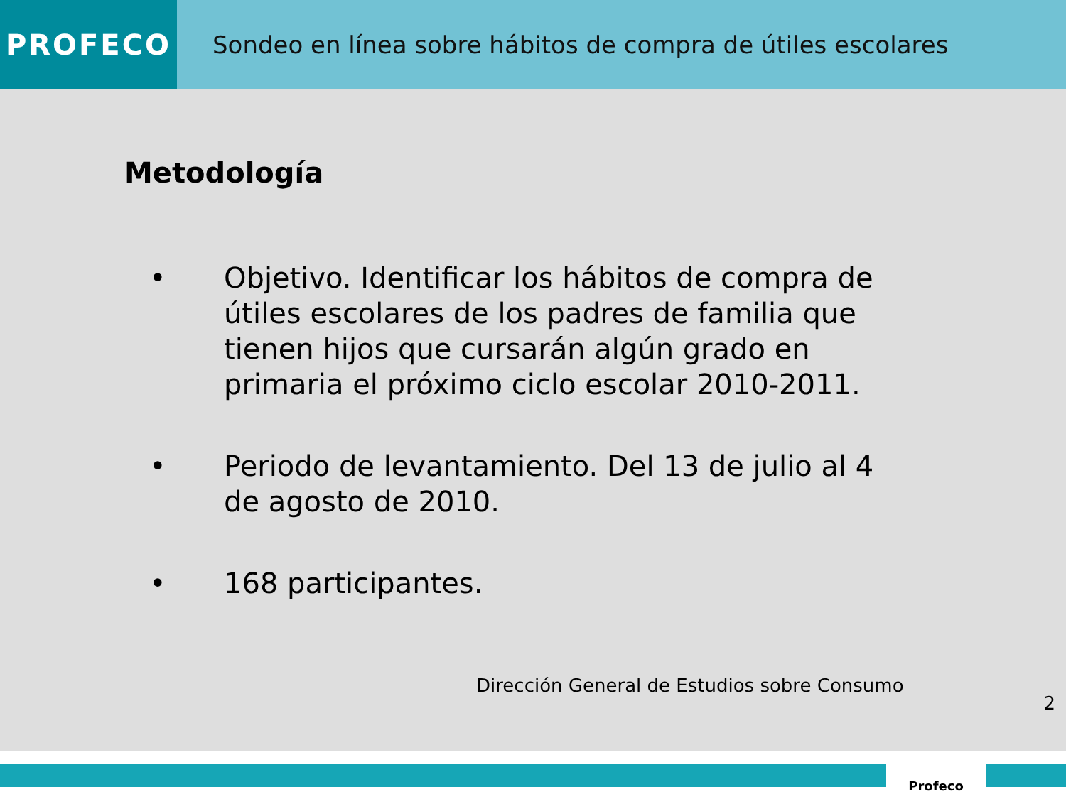PROFECO
Sondeo en línea sobre hábitos de compra de útiles escolares
Metodología
• Objetivo. Identificar los hábitos de compra de útiles escolares de los padres de familia que tienen hijos que cursarán algún grado en primaria el próximo ciclo escolar 2010-2011.
• Periodo de levantamiento. Del 13 de julio al 4 de agosto de 2010.
• 168 participantes.
Dirección General de Estudios sobre Consumo
2
Profeco